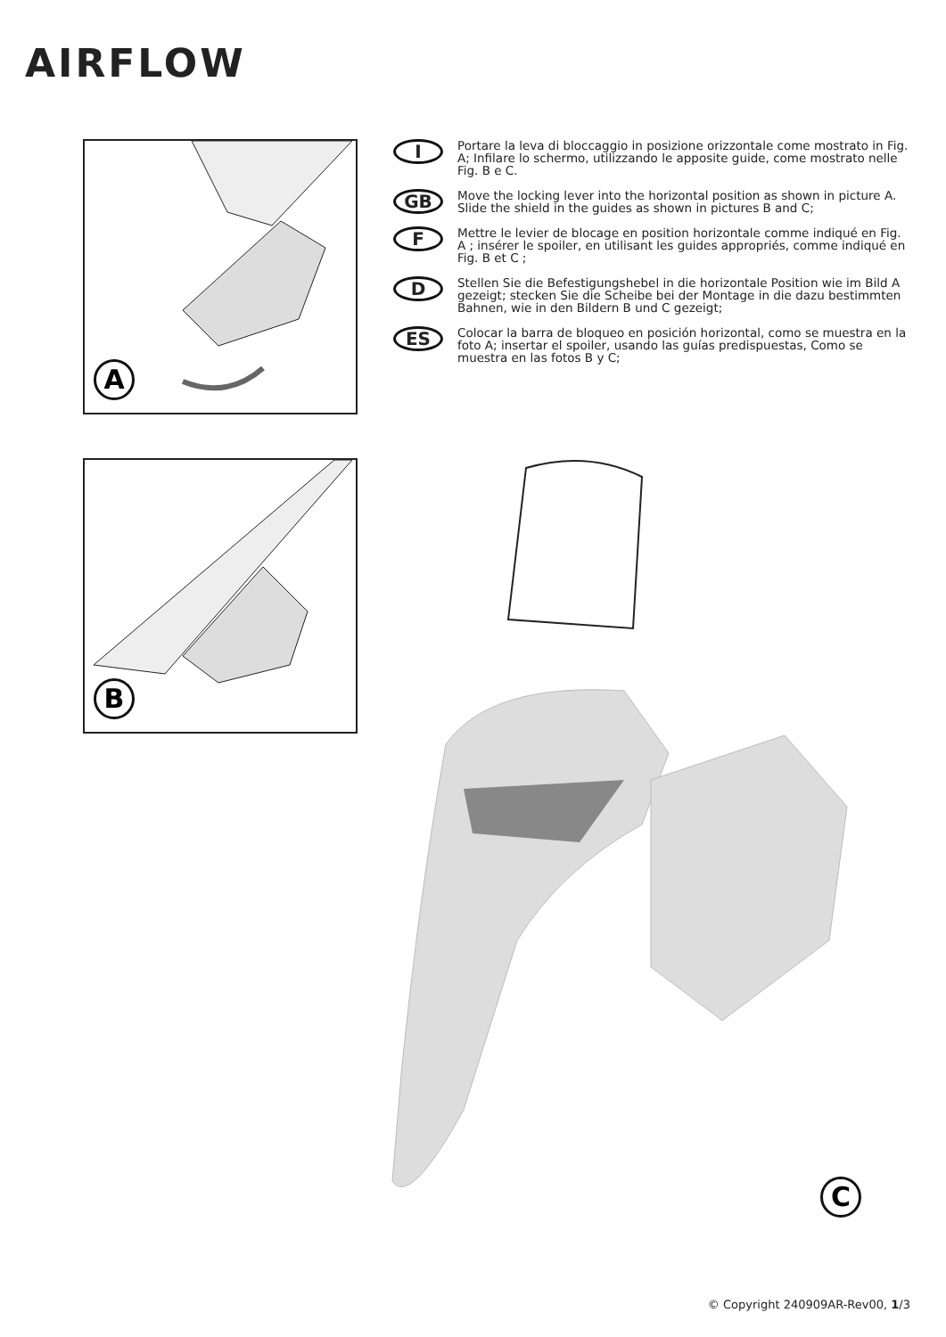AIRFLOW
A
I
Portare la leva di bloccaggio in posizione orizzontale come mostrato in Fig. A; Infilare lo schermo, utilizzando le apposite guide, come mostrato nelle Fig. B e C.
GB
Move the locking lever into the horizontal position as shown in picture A. Slide the shield in the guides as shown in pictures B and C;
F
Mettre le levier de blocage en position horizontale comme indiqué en Fig. A ; insérer le spoiler, en utilisant les guides appropriés, comme indiqué en Fig. B et C ;
D
Stellen Sie die Befestigungshebel in die horizontale Position wie im Bild A gezeigt; stecken Sie die Scheibe bei der Montage in die dazu bestimmten Bahnen, wie in den Bildern B und C gezeigt;
ES
Colocar la barra de bloqueo en posición horizontal, como se muestra en la foto A; insertar el spoiler, usando las guías predispuestas, Como se muestra en las fotos B y C;
B
C
© Copyright 240909AR-Rev00, 1/3